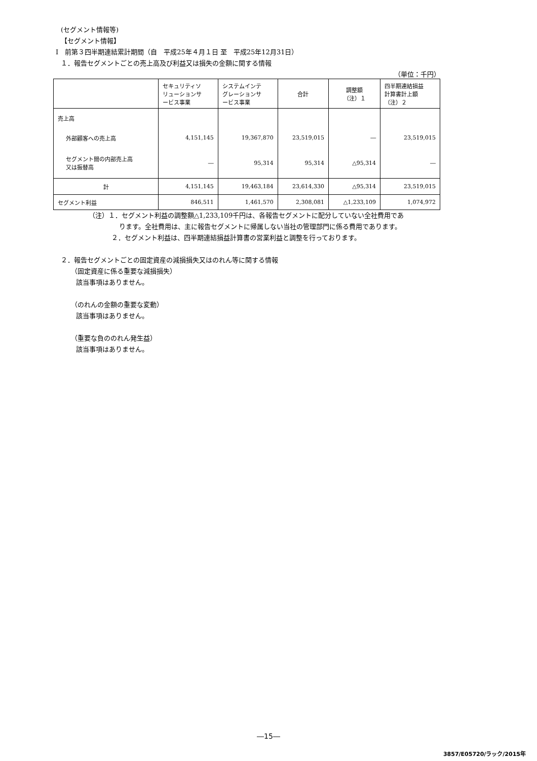(セグメント情報等)
【セグメント情報】
Ⅰ　前第３四半期連結累計期間（自　平成25年４月１日 至　平成25年12月31日）
１．報告セグメントごとの売上高及び利益又は損失の金額に関する情報
（単位：千円）
| | セキュリティソ リューションサ ービス事業 | システムインテ グレーションサ ービス事業 | 合計 | 調整額 （注）１ | 四半期連結損益 計算書計上額 （注）２ |
| --- | --- | --- | --- | --- | --- |
| 売上高 | | | | | |
| 外部顧客への売上高 | 4,151,145 | 19,367,870 | 23,519,015 | ― | 23,519,015 |
| セグメント間の内部売上高 又は振替高 | ― | 95,314 | 95,314 | △95,314 | ― |
| 計 | 4,151,145 | 19,463,184 | 23,614,330 | △95,314 | 23,519,015 |
| セグメント利益 | 846,511 | 1,461,570 | 2,308,081 | △1,233,109 | 1,074,972 |
（注）１．セグメント利益の調整額△1,233,109千円は、各報告セグメントに配分していない全社費用であ
ります。全社費用は、主に報告セグメントに帰属しない当社の管理部門に係る費用であります。
２．セグメント利益は、四半期連結損益計算書の営業利益と調整を行っております。
２．報告セグメントごとの固定資産の減損損失又はのれん等に関する情報
（固定資産に係る重要な減損損失）
該当事項はありません。
（のれんの金額の重要な変動）
該当事項はありません。
（重要な負ののれん発生益）
該当事項はありません。
―15―
3857/E05720/ラック/2015年